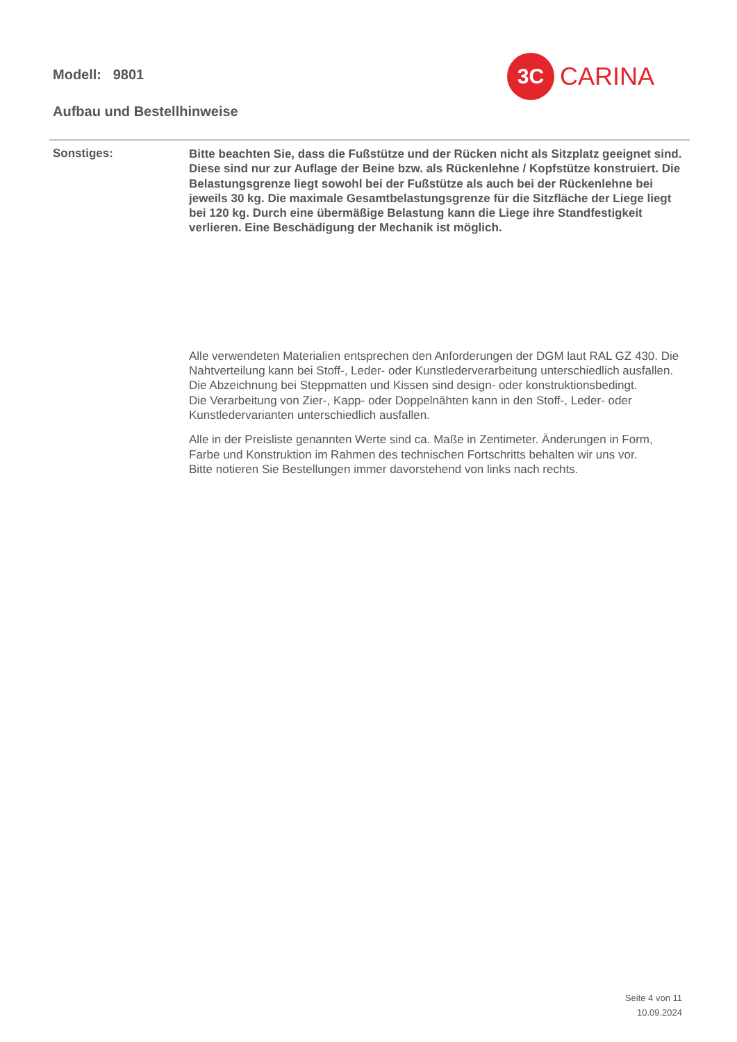Modell: 9801
Aufbau und Bestellhinweise
3C
CARINA
Sonstiges:
Bitte beachten Sie, dass die Fußstütze und der Rücken nicht als Sitzplatz geeignet sind. Diese sind nur zur Auflage der Beine bzw. als Rückenlehne / Kopfstütze konstruiert. Die Belastungsgrenze liegt sowohl bei der Fußstütze als auch bei der Rückenlehne bei jeweils 30 kg. Die maximale Gesamtbelastungsgrenze für die Sitzfläche der Liege liegt bei 120 kg. Durch eine übermäßige Belastung kann die Liege ihre Standfestigkeit verlieren. Eine Beschädigung der Mechanik ist möglich.
Alle verwendeten Materialien entsprechen den Anforderungen der DGM laut RAL GZ 430. Die Nahtverteilung kann bei Stoff-, Leder- oder Kunstlederverarbeitung unterschiedlich ausfallen. Die Abzeichnung bei Steppmatten und Kissen sind design- oder konstruktionsbedingt.
Die Verarbeitung von Zier-, Kapp- oder Doppelnähten kann in den Stoff-, Leder- oder Kunstledervarianten unterschiedlich ausfallen.
Alle in der Preisliste genannten Werte sind ca. Maße in Zentimeter. Änderungen in Form, Farbe und Konstruktion im Rahmen des technischen Fortschritts behalten wir uns vor.
Bitte notieren Sie Bestellungen immer davorstehend von links nach rechts.
Seite 4 von 11
10.09.2024